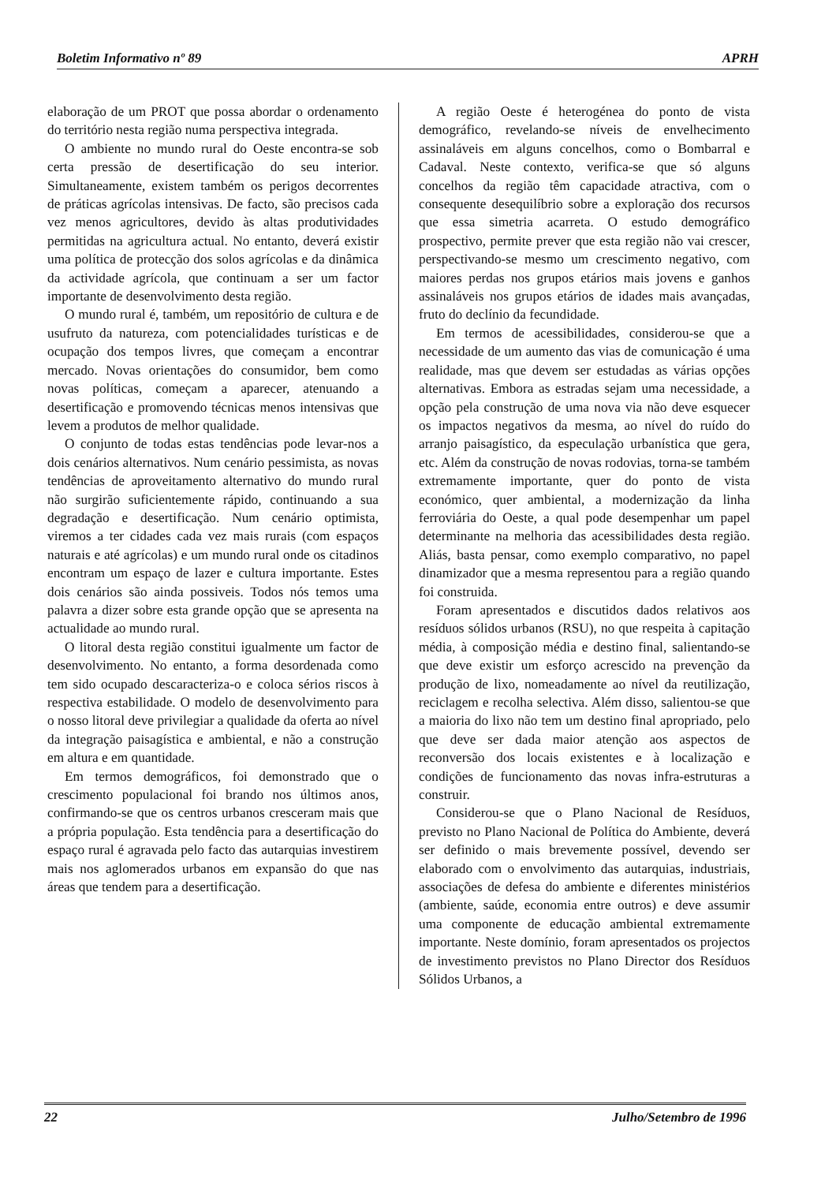Boletim Informativo nº 89 APRH
elaboração de um PROT que possa abordar o ordenamento do território nesta região numa perspectiva integrada.
O ambiente no mundo rural do Oeste encontra-se sob certa pressão de desertificação do seu interior. Simultaneamente, existem também os perigos decorrentes de práticas agrícolas intensivas. De facto, são precisos cada vez menos agricultores, devido às altas produtividades permitidas na agricultura actual. No entanto, deverá existir uma política de protecção dos solos agrícolas e da dinâmica da actividade agrícola, que continuam a ser um factor importante de desenvolvimento desta região.
O mundo rural é, também, um repositório de cultura e de usufruto da natureza, com potencialidades turísticas e de ocupação dos tempos livres, que começam a encontrar mercado. Novas orientações do consumidor, bem como novas políticas, começam a aparecer, atenuando a desertificação e promovendo técnicas menos intensivas que levem a produtos de melhor qualidade.
O conjunto de todas estas tendências pode levar-nos a dois cenários alternativos. Num cenário pessimista, as novas tendências de aproveitamento alternativo do mundo rural não surgirão suficientemente rápido, continuando a sua degradação e desertificação. Num cenário optimista, viremos a ter cidades cada vez mais rurais (com espaços naturais e até agrícolas) e um mundo rural onde os citadinos encontram um espaço de lazer e cultura importante. Estes dois cenários são ainda possiveis. Todos nós temos uma palavra a dizer sobre esta grande opção que se apresenta na actualidade ao mundo rural.
O litoral desta região constitui igualmente um factor de desenvolvimento. No entanto, a forma desordenada como tem sido ocupado descaracteriza-o e coloca sérios riscos à respectiva estabilidade. O modelo de desenvolvimento para o nosso litoral deve privilegiar a qualidade da oferta ao nível da integração paisagística e ambiental, e não a construção em altura e em quantidade.
Em termos demográficos, foi demonstrado que o crescimento populacional foi brando nos últimos anos, confirmando-se que os centros urbanos cresceram mais que a própria população. Esta tendência para a desertificação do espaço rural é agravada pelo facto das autarquias investirem mais nos aglomerados urbanos em expansão do que nas áreas que tendem para a desertificação.
A região Oeste é heterogénea do ponto de vista demográfico, revelando-se níveis de envelhecimento assinaláveis em alguns concelhos, como o Bombarral e Cadaval. Neste contexto, verifica-se que só alguns concelhos da região têm capacidade atractiva, com o consequente desequilíbrio sobre a exploração dos recursos que essa simetria acarreta. O estudo demográfico prospectivo, permite prever que esta região não vai crescer, perspectivando-se mesmo um crescimento negativo, com maiores perdas nos grupos etários mais jovens e ganhos assinaláveis nos grupos etários de idades mais avançadas, fruto do declínio da fecundidade.
Em termos de acessibilidades, considerou-se que a necessidade de um aumento das vias de comunicação é uma realidade, mas que devem ser estudadas as várias opções alternativas. Embora as estradas sejam uma necessidade, a opção pela construção de uma nova via não deve esquecer os impactos negativos da mesma, ao nível do ruído do arranjo paisagístico, da especulação urbanística que gera, etc. Além da construção de novas rodovias, torna-se também extremamente importante, quer do ponto de vista económico, quer ambiental, a modernização da linha ferroviária do Oeste, a qual pode desempenhar um papel determinante na melhoria das acessibilidades desta região. Aliás, basta pensar, como exemplo comparativo, no papel dinamizador que a mesma representou para a região quando foi construida.
Foram apresentados e discutidos dados relativos aos resíduos sólidos urbanos (RSU), no que respeita à capitação média, à composição média e destino final, salientando-se que deve existir um esforço acrescido na prevenção da produção de lixo, nomeadamente ao nível da reutilização, reciclagem e recolha selectiva. Além disso, salientou-se que a maioria do lixo não tem um destino final apropriado, pelo que deve ser dada maior atenção aos aspectos de reconversão dos locais existentes e à localização e condições de funcionamento das novas infra-estruturas a construir.
Considerou-se que o Plano Nacional de Resíduos, previsto no Plano Nacional de Política do Ambiente, deverá ser definido o mais brevemente possível, devendo ser elaborado com o envolvimento das autarquias, industriais, associações de defesa do ambiente e diferentes ministérios (ambiente, saúde, economia entre outros) e deve assumir uma componente de educação ambiental extremamente importante. Neste domínio, foram apresentados os projectos de investimento previstos no Plano Director dos Resíduos Sólidos Urbanos, a
22 Julho/Setembro de 1996